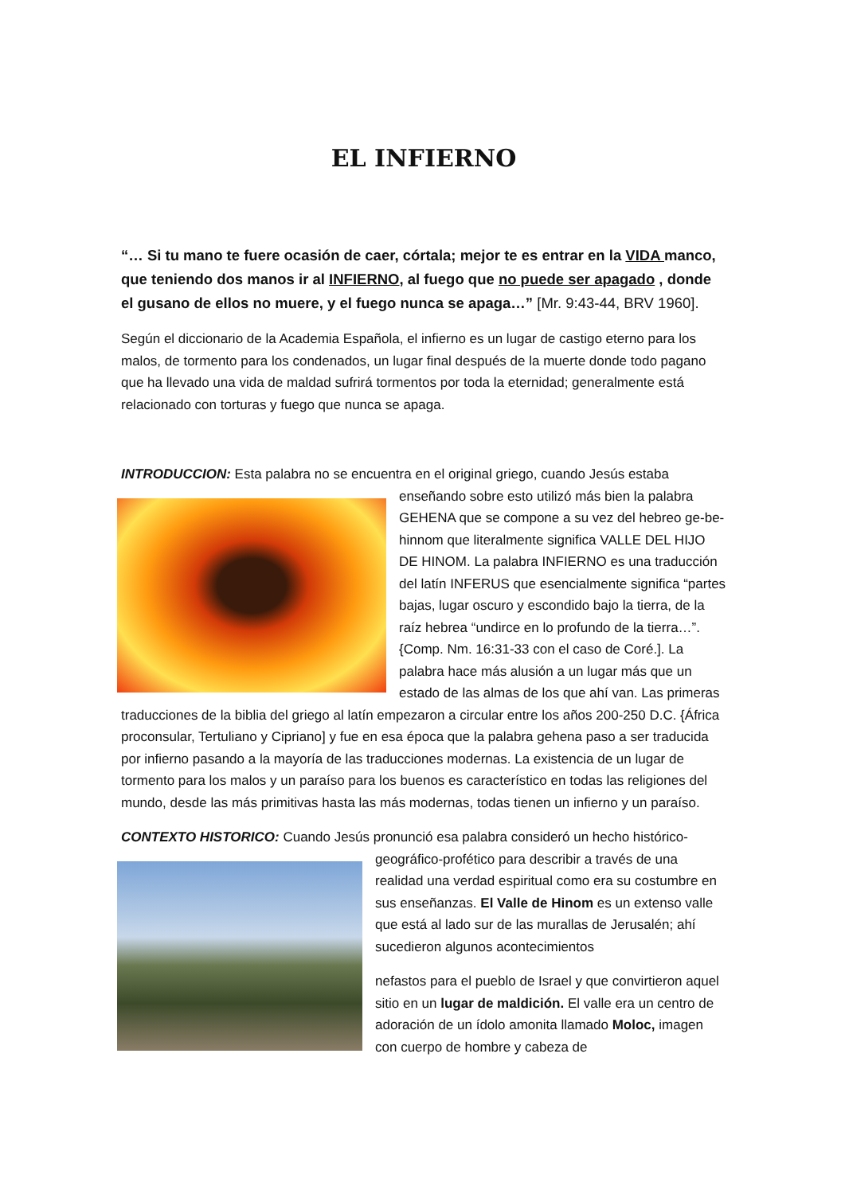EL INFIERNO
“… Si tu mano te fuere ocasión de caer, córtala; mejor te es entrar en la VIDA manco, que teniendo dos manos ir al INFIERNO, al fuego que no puede ser apagado , donde el gusano de ellos no muere, y el fuego nunca se apaga…” [Mr. 9:43-44, BRV 1960].
Según el diccionario de la Academia Española, el infierno es un lugar de castigo eterno para los malos, de tormento para los condenados, un lugar final después de la muerte donde todo pagano que ha llevado una vida de maldad sufrirá tormentos por toda la eternidad; generalmente está relacionado con torturas y fuego que nunca se apaga.
INTRODUCCION: Esta palabra no se encuentra en el original griego, cuando Jesús estaba
enseñando sobre esto utilizó más bien la palabra GEHENA que se compone a su vez del hebreo ge-be-hinnom que literalmente significa VALLE DEL HIJO DE HINOM. La palabra INFIERNO es una traducción del latín INFERUS que esencialmente significa “partes bajas, lugar oscuro y escondido bajo la tierra, de la raíz hebrea “undirce en lo profundo de la tierra…”.{Comp. Nm. 16:31-33 con el caso de Coré.]. La palabra hace más alusión a un lugar más que un estado de las almas de los que ahí van. Las primeras traducciones de la biblia del griego al latín empezaron a circular entre los años 200-250 D.C. {África proconsular, Tertuliano y Cipriano] y fue en esa época que la palabra gehena paso a ser traducida por infierno pasando a la mayoría de las traducciones modernas. La existencia de un lugar de tormento para los malos y un paraíso para los buenos es característico en todas las religiones del mundo, desde las más primitivas hasta las más modernas, todas tienen un infierno y un paraíso.
CONTEXTO HISTORICO: Cuando Jesús pronunció esa palabra consideró un hecho histórico-
geográfico-profético para describir a través de una realidad una verdad espiritual como era su costumbre en sus enseñanzas. El Valle de Hinom es un extenso valle que está al lado sur de las murallas de Jerusalén; ahí sucedieron algunos acontecimientos
nefastos para el pueblo de Israel y que convirtieron aquel sitio en un lugar de maldición. El valle era un centro de adoración de un ídolo amonita llamado Moloc, imagen con cuerpo de hombre y cabeza de